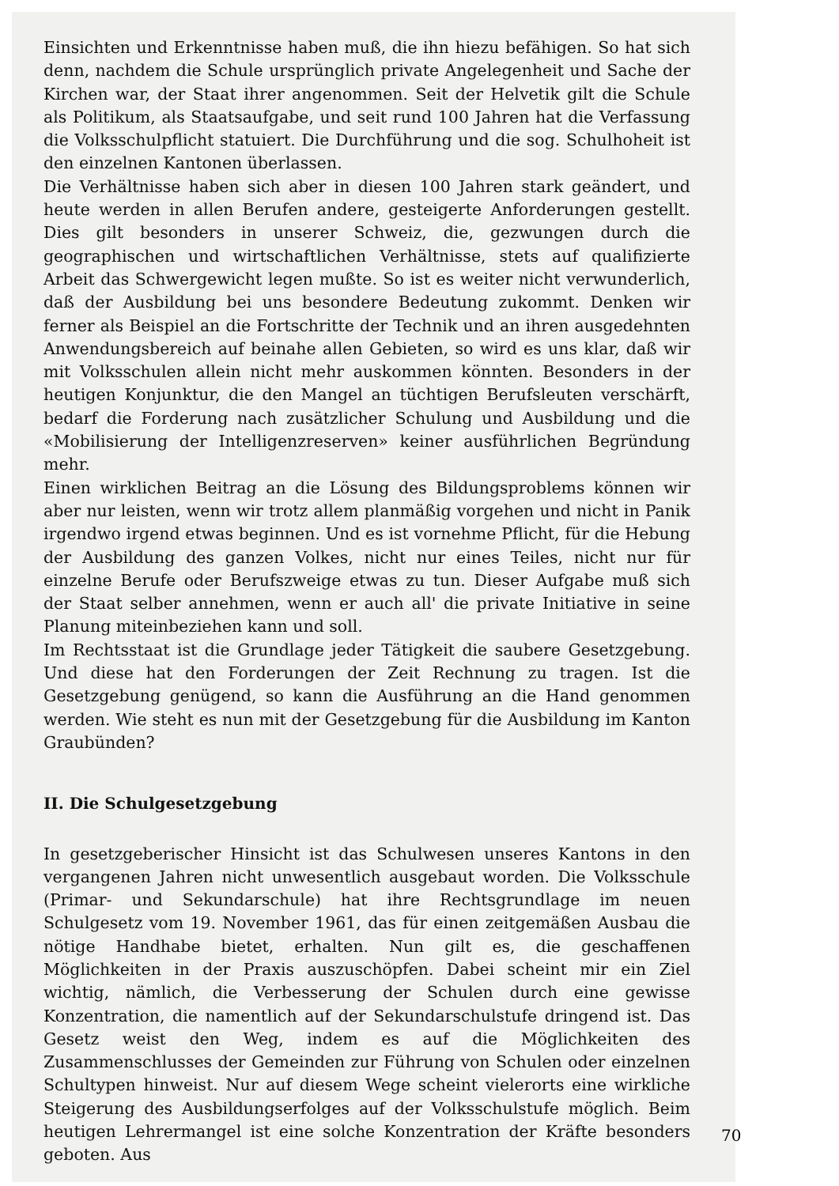Einsichten und Erkenntnisse haben muß, die ihn hiezu befähigen. So hat sich denn, nachdem die Schule ursprünglich private Angelegenheit und Sache der Kirchen war, der Staat ihrer angenommen. Seit der Helvetik gilt die Schule als Politikum, als Staatsaufgabe, und seit rund 100 Jahren hat die Verfassung die Volksschulpflicht statuiert. Die Durchführung und die sog. Schulhoheit ist den einzelnen Kantonen überlassen.
Die Verhältnisse haben sich aber in diesen 100 Jahren stark geändert, und heute werden in allen Berufen andere, gesteigerte Anforderungen gestellt. Dies gilt besonders in unserer Schweiz, die, gezwungen durch die geographischen und wirtschaftlichen Verhältnisse, stets auf qualifizierte Arbeit das Schwergewicht legen mußte. So ist es weiter nicht verwunderlich, daß der Ausbildung bei uns besondere Bedeutung zukommt. Denken wir ferner als Beispiel an die Fortschritte der Technik und an ihren ausgedehnten Anwendungsbereich auf beinahe allen Gebieten, so wird es uns klar, daß wir mit Volksschulen allein nicht mehr auskommen könnten. Besonders in der heutigen Konjunktur, die den Mangel an tüchtigen Berufsleuten verschärft, bedarf die Forderung nach zusätzlicher Schulung und Ausbildung und die «Mobilisierung der Intelligenzreserven» keiner ausführlichen Begründung mehr.
Einen wirklichen Beitrag an die Lösung des Bildungsproblems können wir aber nur leisten, wenn wir trotz allem planmäßig vorgehen und nicht in Panik irgendwo irgend etwas beginnen. Und es ist vornehme Pflicht, für die Hebung der Ausbildung des ganzen Volkes, nicht nur eines Teiles, nicht nur für einzelne Berufe oder Berufszweige etwas zu tun. Dieser Aufgabe muß sich der Staat selber annehmen, wenn er auch all' die private Initiative in seine Planung miteinbeziehen kann und soll.
Im Rechtsstaat ist die Grundlage jeder Tätigkeit die saubere Gesetzgebung. Und diese hat den Forderungen der Zeit Rechnung zu tragen. Ist die Gesetzgebung genügend, so kann die Ausführung an die Hand genommen werden. Wie steht es nun mit der Gesetzgebung für die Ausbildung im Kanton Graubünden?
II. Die Schulgesetzgebung
In gesetzgeberischer Hinsicht ist das Schulwesen unseres Kantons in den vergangenen Jahren nicht unwesentlich ausgebaut worden. Die Volksschule (Primar- und Sekundarschule) hat ihre Rechtsgrundlage im neuen Schulgesetz vom 19. November 1961, das für einen zeitgemäßen Ausbau die nötige Handhabe bietet, erhalten. Nun gilt es, die geschaffenen Möglichkeiten in der Praxis auszuschöpfen. Dabei scheint mir ein Ziel wichtig, nämlich, die Verbesserung der Schulen durch eine gewisse Konzentration, die namentlich auf der Sekundarschulstufe dringend ist. Das Gesetz weist den Weg, indem es auf die Möglichkeiten des Zusammenschlusses der Gemeinden zur Führung von Schulen oder einzelnen Schultypen hinweist. Nur auf diesem Wege scheint vielerorts eine wirkliche Steigerung des Ausbildungserfolges auf der Volksschulstufe möglich. Beim heutigen Lehrermangel ist eine solche Konzentration der Kräfte besonders geboten. Aus
70